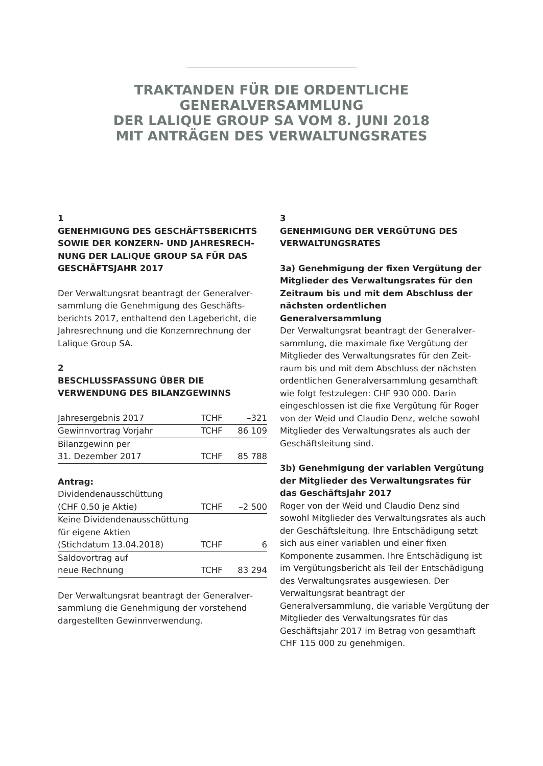TRAKTANDEN FÜR DIE ORDENTLICHE
GENERALVERSAMMLUNG
DER LALIQUE GROUP SA VOM 8. JUNI 2018
MIT ANTRÄGEN DES VERWALTUNGSRATES
1
GENEHMIGUNG DES GESCHÄFTSBERICHTS SOWIE DER KONZERN- UND JAHRESRECH­NUNG DER LALIQUE GROUP SA FÜR DAS GESCHÄFTSJAHR 2017
Der Verwaltungsrat beantragt der Generalver­sammlung die Genehmigung des Geschäfts­berichts 2017, enthaltend den Lagebericht, die Jahresrechnung und die Konzernrechnung der Lalique Group SA.
2
BESCHLUSSFASSUNG ÜBER DIE VERWENDUNG DES BILANZGEWINNS
| Jahresergebnis 2017 | TCHF | –321 |
| Gewinnvortrag Vorjahr | TCHF | 86 109 |
| Bilanzgewinn per 31. Dezember 2017 | TCHF | 85 788 |
Antrag:
| Dividendenausschüttung (CHF 0.50 je Aktie) | TCHF | –2 500 |
| Keine Dividendenausschüttung für eigene Aktien (Stichdatum 13.04.2018) | TCHF | 6 |
| Saldovortrag auf neue Rechnung | TCHF | 83 294 |
Der Verwaltungsrat beantragt der Generalver­sammlung die Genehmigung der vorstehend dargestellten Gewinnverwendung.
3
GENEHMIGUNG DER VERGÜTUNG DES VERWALTUNGSRATES
3a) Genehmigung der fixen Vergütung der Mitglieder des Verwaltungsrates für den Zeit­raum bis und mit dem Abschluss der nächs­ten ordentlichen Generalversammlung
Der Verwaltungsrat beantragt der Generalver­sammlung, die maximale fixe Vergütung der Mitglieder des Verwaltungsrates für den Zeit­raum bis und mit dem Abschluss der nächsten ordentlichen Generalversammlung gesamthaft wie folgt festzulegen: CHF 930 000. Darin eingeschlossen ist die fixe Vergütung für Roger von der Weid und Claudio Denz, welche sowohl Mitglieder des Verwaltungsrates als auch der Geschäftsleitung sind.
3b) Genehmigung der variablen Vergütung der Mitglieder des Verwaltungsrates für das Geschäftsjahr 2017
Roger von der Weid und Claudio Denz sind sowohl Mitglieder des Verwaltungsrates als auch der Geschäftsleitung. Ihre Entschädi­gung setzt sich aus einer variablen und einer fixen Komponente zusammen. Ihre Entschä­digung ist im Vergütungsbericht als Teil der Entschädigung des Verwaltungsrates aus­gewiesen. Der Verwaltungsrat beantragt der Generalversammlung, die variable Vergütung der Mitglieder des Verwaltungsrates für das Geschäftsjahr 2017 im Betrag von gesamthaft CHF 115 000 zu genehmigen.